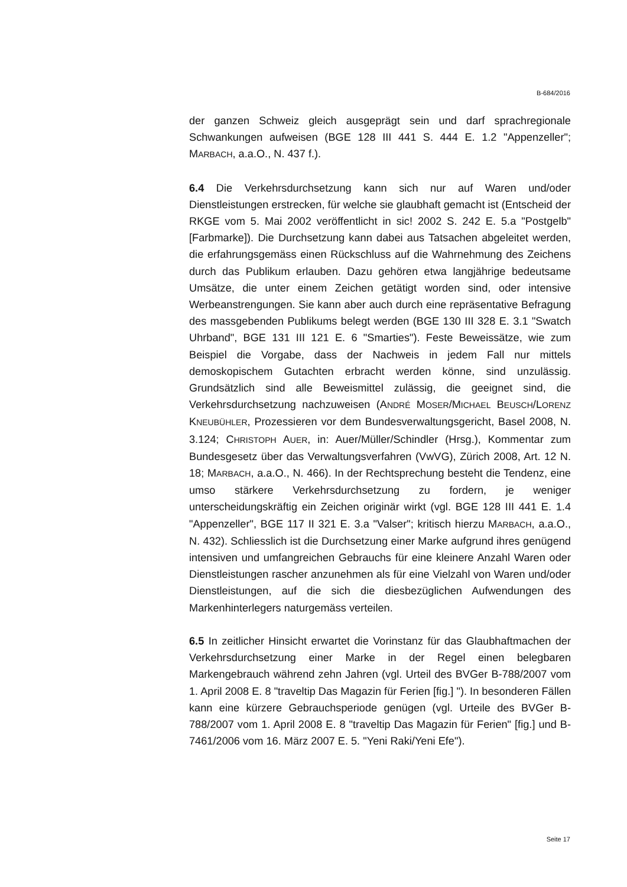B-684/2016
der ganzen Schweiz gleich ausgeprägt sein und darf sprachregionale Schwankungen aufweisen (BGE 128 III 441 S. 444 E. 1.2 "Appenzeller"; MARBACH, a.a.O., N. 437 f.).
6.4 Die Verkehrsdurchsetzung kann sich nur auf Waren und/oder Dienstleistungen erstrecken, für welche sie glaubhaft gemacht ist (Entscheid der RKGE vom 5. Mai 2002 veröffentlicht in sic! 2002 S. 242 E. 5.a "Postgelb" [Farbmarke]). Die Durchsetzung kann dabei aus Tatsachen abgeleitet werden, die erfahrungsgemäss einen Rückschluss auf die Wahrnehmung des Zeichens durch das Publikum erlauben. Dazu gehören etwa langjährige bedeutsame Umsätze, die unter einem Zeichen getätigt worden sind, oder intensive Werbeanstrengungen. Sie kann aber auch durch eine repräsentative Befragung des massgebenden Publikums belegt werden (BGE 130 III 328 E. 3.1 "Swatch Uhrband", BGE 131 III 121 E. 6 "Smarties"). Feste Beweissätze, wie zum Beispiel die Vorgabe, dass der Nachweis in jedem Fall nur mittels demoskopischem Gutachten erbracht werden könne, sind unzulässig. Grundsätzlich sind alle Beweismittel zulässig, die geeignet sind, die Verkehrsdurchsetzung nachzuweisen (ANDRÉ MOSER/MICHAEL BEUSCH/LORENZ KNEUBÜHLER, Prozessieren vor dem Bundesverwaltungsgericht, Basel 2008, N. 3.124; CHRISTOPH AUER, in: Auer/Müller/Schindler (Hrsg.), Kommentar zum Bundesgesetz über das Verwaltungsverfahren (VwVG), Zürich 2008, Art. 12 N. 18; MARBACH, a.a.O., N. 466). In der Rechtsprechung besteht die Tendenz, eine umso stärkere Verkehrsdurchsetzung zu fordern, je weniger unterscheidungskräftig ein Zeichen originär wirkt (vgl. BGE 128 III 441 E. 1.4 "Appenzeller", BGE 117 II 321 E. 3.a "Valser"; kritisch hierzu MARBACH, a.a.O., N. 432). Schliesslich ist die Durchsetzung einer Marke aufgrund ihres genügend intensiven und umfangreichen Gebrauchs für eine kleinere Anzahl Waren oder Dienstleistungen rascher anzunehmen als für eine Vielzahl von Waren und/oder Dienstleistungen, auf die sich die diesbezüglichen Aufwendungen des Markenhinterlegers naturgemäss verteilen.
6.5 In zeitlicher Hinsicht erwartet die Vorinstanz für das Glaubhaftmachen der Verkehrsdurchsetzung einer Marke in der Regel einen belegbaren Markengebrauch während zehn Jahren (vgl. Urteil des BVGer B-788/2007 vom 1. April 2008 E. 8 "traveltip Das Magazin für Ferien [fig.] "). In besonderen Fällen kann eine kürzere Gebrauchsperiode genügen (vgl. Urteile des BVGer B-788/2007 vom 1. April 2008 E. 8 "traveltip Das Magazin für Ferien" [fig.] und B-7461/2006 vom 16. März 2007 E. 5. "Yeni Raki/Yeni Efe").
Seite 17